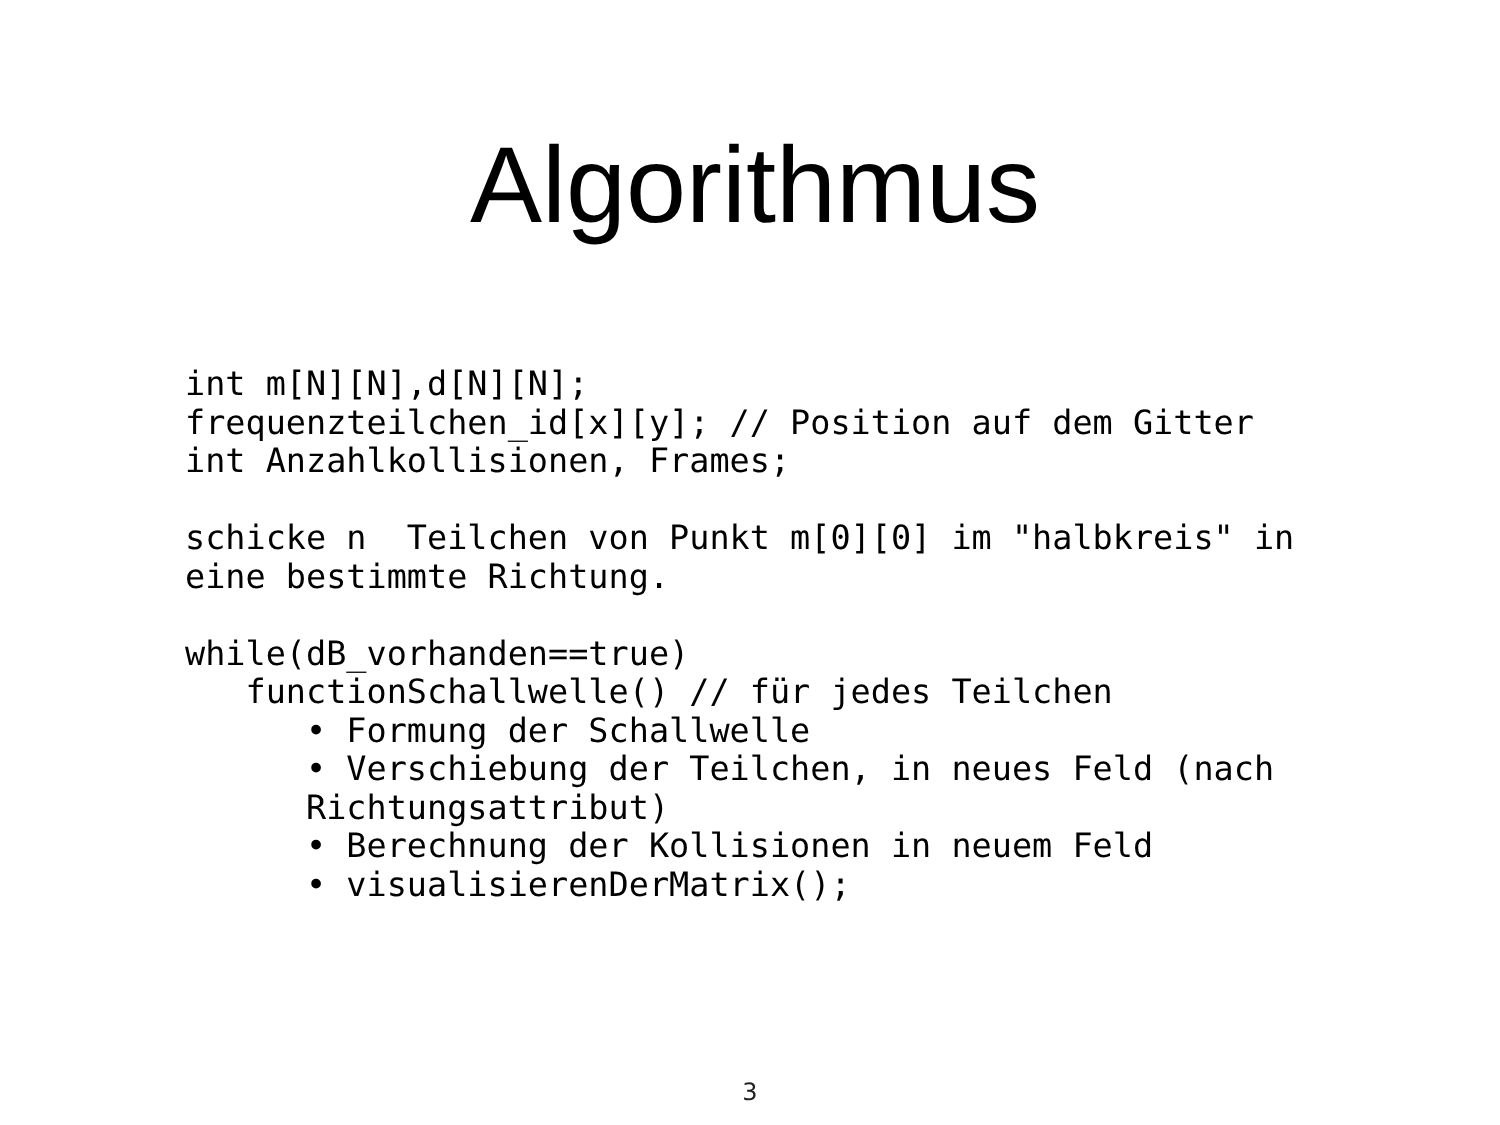Algorithmus
int m[N][N],d[N][N]; frequenzteilchen_id[x][y]; // Position auf dem Gitter int Anzahlkollisionen, Frames; schicke n Teilchen von Punkt m[0][0] im "halbkreis" in eine bestimmte Richtung. while(dB_vorhanden==true) functionSchallwelle() // für jedes Teilchen • Formung der Schallwelle • Verschiebung der Teilchen, in neues Feld (nach Richtungsattribut) • Berechnung der Kollisionen in neuem Feld • visualisierenDerMatrix();
3